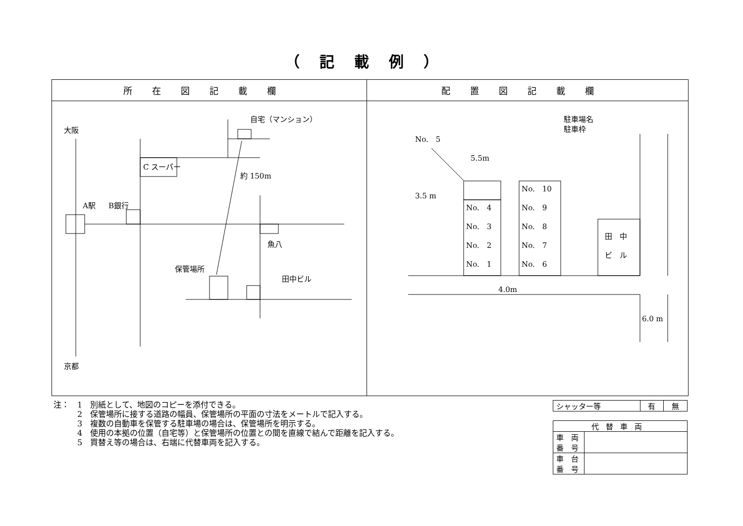（記載例）
| 所在図記載欄 | 配置図記載欄 |
| --- | --- |
| 大阪 京都 A駅 B銀行 C スーパー 自宅（マンション） 約 150m 魚八 保管場所 田中ビル | 駐車場名 駐車枠 No. 5 5.5m 3.5 m No. 4 No. 3 No. 2 No. 1 No. 10 No. 9 No. 8 No. 7 No. 6 田 中 ビ ル 4.0m 6.0 m |
注：　1　別紙として、地図のコピーを添付できる。
　　　2　保管場所に接する道路の幅員、保管場所の平面の寸法をメートルで記入する。
　　　3　複数の自動車を保管する駐車場の場合は、保管場所を明示する。
　　　4　使用の本拠の位置（自宅等）と保管場所の位置との間を直線で結んで距離を記入する。
　　　5　買替え等の場合は、右端に代替車両を記入する。
| シャッター等 | 有 | 無 |
| 代替車両 | |
| 車 両 番 号 | |
| 車 台 番 号 | |